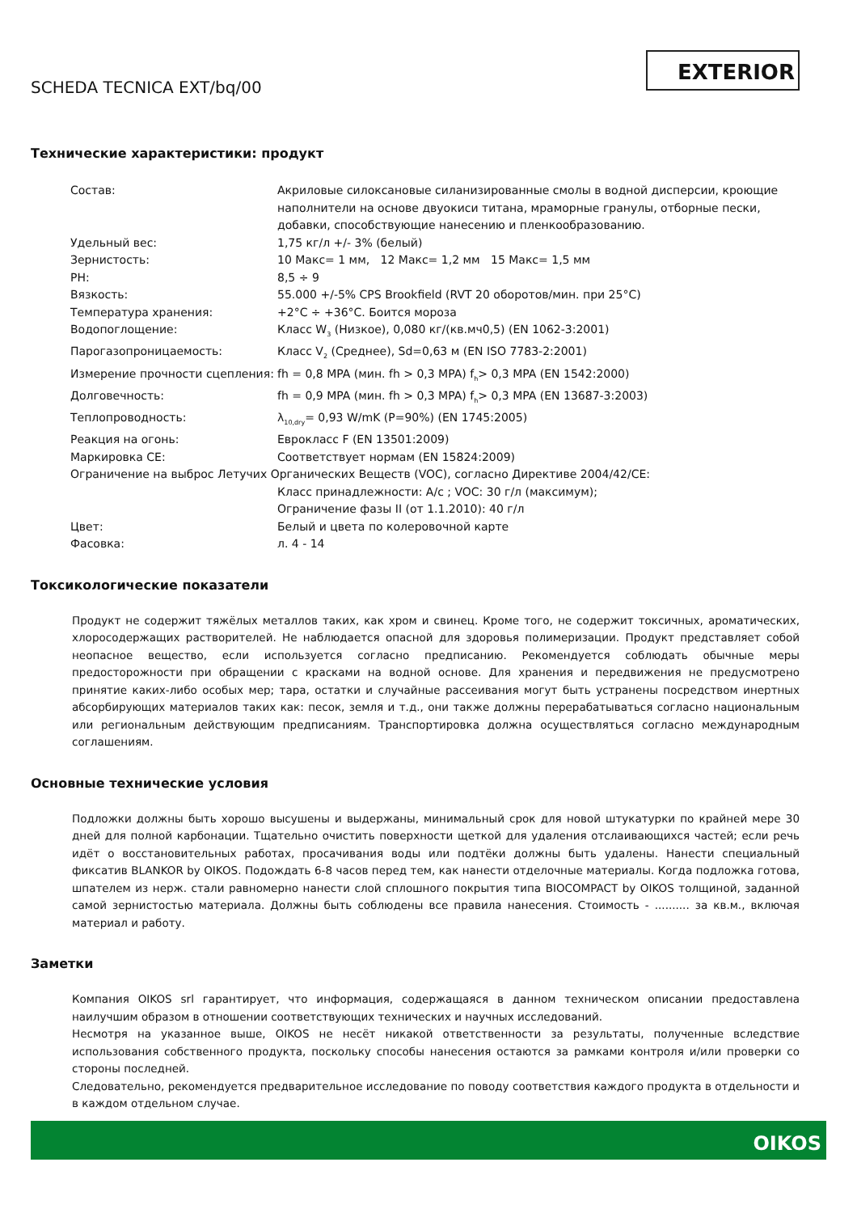SCHEDA TECNICA EXT/bq/00
EXTERIOR
Технические характеристики: продукт
| Состав: | Акриловые силоксановые силанизированные смолы в водной дисперсии, кроющие наполнители на основе двуокиси титана, мраморные гранулы, отборные пески, добавки, способствующие нанесению и пленкообразованию. |
| Удельный вес: | 1,75 кг/л +/- 3% (белый) |
| Зернистость: | 10 Макс= 1 мм, 12 Макс= 1,2 мм 15 Макс= 1,5 мм |
| PH: | 8,5 ÷ 9 |
| Вязкость: | 55.000 +/-5% CPS Brookfield (RVT 20 оборотов/мин. при 25°C) |
| Температура хранения: | +2°C ÷ +36°C. Боится мороза |
| Водопоглощение: | Класс W<sub>3</sub> (Низкое), 0,080 кг/(кв.мч0,5) (EN 1062-3:2001) |
| Парогазопроницаемость: | Класс V<sub>2</sub> (Среднее), Sd=0,63 м (EN ISO 7783-2:2001) |
| Измерение прочности сцепления: | fh = 0,8 MPA (мин. fh > 0,3 MPA) f<sub>h</sub>> 0,3 MPA (EN 1542:2000) |
| Долговечность: | fh = 0,9 MPA (мин. fh > 0,3 MPA) f<sub>h</sub>> 0,3 MPA (EN 13687-3:2003) |
| Теплопроводность: | λ<sub>10,dry</sub>= 0,93 W/mK (P=90%) (EN 1745:2005) |
| Реакция на огонь: | Еврокласс F (EN 13501:2009) |
| Маркировка CE: | Соответствует нормам (EN 15824:2009) |
| Ограничение на выброс Летучих Органических Веществ (VOC), согласно Директиве 2004/42/CE: | |
| | Класс принадлежности: A/c ; VOC: 30 г/л (максимум); Ограничение фазы II (от 1.1.2010): 40 г/л |
| Цвет: | Белый и цвета по колеровочной карте |
| Фасовка: | л. 4 - 14 |
Токсикологические показатели
Продукт не содержит тяжёлых металлов таких, как хром и свинец. Кроме того, не содержит токсичных, ароматических, хлоросодержащих растворителей. Не наблюдается опасной для здоровья полимеризации. Продукт представляет собой неопасное вещество, если используется согласно предписанию. Рекомендуется соблюдать обычные меры предосторожности при обращении с красками на водной основе. Для хранения и передвижения не предусмотрено принятие каких-либо особых мер; тара, остатки и случайные рассеивания могут быть устранены посредством инертных абсорбирующих материалов таких как: песок, земля и т.д., они также должны перерабатываться согласно национальным или региональным действующим предписаниям. Транспортировка должна осуществляться согласно международным соглашениям.
Основные технические условия
Подложки должны быть хорошо высушены и выдержаны, минимальный срок для новой штукатурки по крайней мере 30 дней для полной карбонации. Тщательно очистить поверхности щеткой для удаления отслаивающихся частей; если речь идёт о восстановительных работах, просачивания воды или подтёки должны быть удалены. Нанести специальный фиксатив BLANKOR by OIKOS. Подождать 6-8 часов перед тем, как нанести отделочные материалы. Когда подложка готова, шпателем из нерж. стали равномерно нанести слой сплошного покрытия типа BIOCOMPACT by OIKOS толщиной, заданной самой зернистостью материала. Должны быть соблюдены все правила нанесения. Стоимость - .......... за кв.м., включая материал и работу.
Заметки
Компания OIKOS srl гарантирует, что информация, содержащаяся в данном техническом описании предоставлена наилучшим образом в отношении соответствующих технических и научных исследований.
Несмотря на указанное выше, OIKOS не несёт никакой ответственности за результаты, полученные вследствие использования собственного продукта, поскольку способы нанесения остаются за рамками контроля и/или проверки со стороны последней.
Следовательно, рекомендуется предварительное исследование по поводу соответствия каждого продукта в отдельности и в каждом отдельном случае.
OIKOS